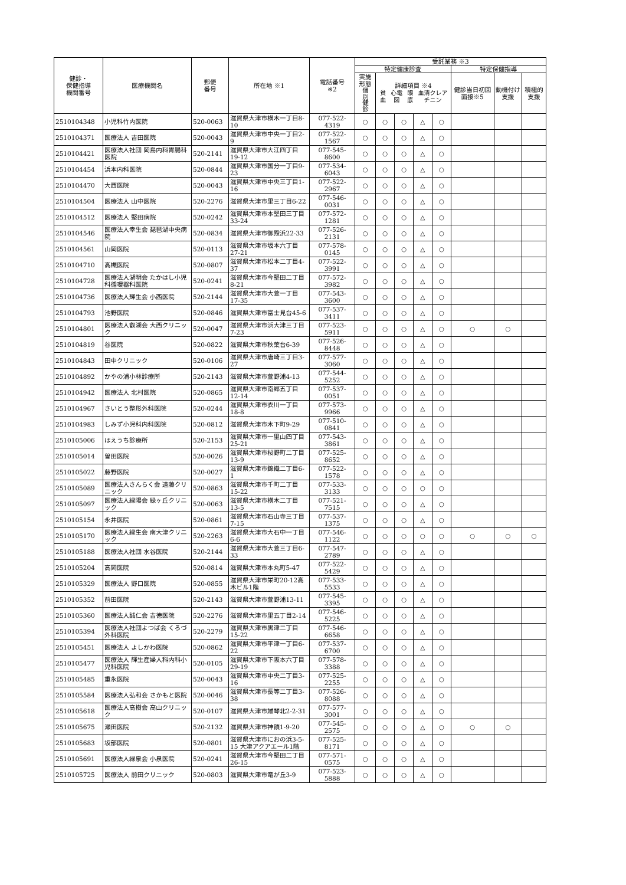| 健診・ 保健指導 機関番号 | 医療機関名 | 郵便 番号 | 所在地 ※1 | 電話番号 ※2 | 受託業務 ※3 | | | | | | | |
| --- | --- | --- | --- | --- | --- | --- | --- | --- | --- | --- | --- | --- |
| | | | | | 特定健康診査 | | | | | 特定保健指導 | | |
| | | | | | 実施形態 個別健診 | 詳細項目 ※4 / 貧血 / 心電図 / 眼底 / 血清クレアチニン / | | | | 健診当日初回面接※5 | 動機付け支援 | 積極的支援 |
| 2510104348 | 小児科竹内医院 | 520-0063 | 滋賀県大津市横木一丁目8-10 | 077-522-4319 | ○ | ○ | ○ | △ | ○ | | | |
| 2510104371 | 医療法人 吉田医院 | 520-0043 | 滋賀県大津市中央一丁目2-9 | 077-522-1567 | ○ | ○ | ○ | △ | ○ | | | |
| 2510104421 | 医療法人社団 岡島内科胃腸科医院 | 520-2141 | 滋賀県大津市大江四丁目19-12 | 077-545-8600 | ○ | ○ | ○ | △ | ○ | | | |
| 2510104454 | 浜本内科医院 | 520-0844 | 滋賀県大津市国分一丁目9-23 | 077-534-6043 | ○ | ○ | ○ | △ | ○ | | | |
| 2510104470 | 大西医院 | 520-0043 | 滋賀県大津市中央三丁目1-16 | 077-522-2967 | ○ | ○ | ○ | △ | ○ | | | |
| 2510104504 | 医療法人 山中医院 | 520-2276 | 滋賀県大津市里三丁目6-22 | 077-546-0031 | ○ | ○ | ○ | △ | ○ | | | |
| 2510104512 | 医療法人 堅田病院 | 520-0242 | 滋賀県大津市本堅田三丁目33-24 | 077-572-1281 | ○ | ○ | ○ | △ | ○ | | | |
| 2510104546 | 医療法人幸生会 琵琶湖中央病院 | 520-0834 | 滋賀県大津市御殿浜22-33 | 077-526-2131 | ○ | ○ | ○ | △ | ○ | | | |
| 2510104561 | 山岡医院 | 520-0113 | 滋賀県大津市坂本六丁目27-21 | 077-578-0145 | ○ | ○ | ○ | △ | ○ | | | |
| 2510104710 | 高槻医院 | 520-0807 | 滋賀県大津市松本二丁目4-37 | 077-522-3991 | ○ | ○ | ○ | △ | ○ | | | |
| 2510104728 | 医療法人湖明会 たかはし小児科循環器科医院 | 520-0241 | 滋賀県大津市今堅田二丁目8-21 | 077-572-3982 | ○ | ○ | ○ | △ | ○ | | | |
| 2510104736 | 医療法人輝生会 小西医院 | 520-2144 | 滋賀県大津市大萱一丁目17-35 | 077-543-3600 | ○ | ○ | ○ | △ | ○ | | | |
| 2510104793 | 池野医院 | 520-0846 | 滋賀県大津市富士見台45-6 | 077-537-3411 | ○ | ○ | ○ | △ | ○ | | | |
| 2510104801 | 医療法人叡湖会 大西クリニック | 520-0047 | 滋賀県大津市浜大津三丁目7-23 | 077-523-5911 | ○ | ○ | ○ | △ | ○ | ○ | ○ | |
| 2510104819 | 谷医院 | 520-0822 | 滋賀県大津市秋葉台6-39 | 077-526-8448 | ○ | ○ | ○ | △ | ○ | | | |
| 2510104843 | 田中クリニック | 520-0106 | 滋賀県大津市唐崎三丁目3-27 | 077-577-3060 | ○ | ○ | ○ | △ | ○ | | | |
| 2510104892 | かやの浦小林診療所 | 520-2143 | 滋賀県大津市萱野浦4-13 | 077-544-5252 | ○ | ○ | ○ | △ | ○ | | | |
| 2510104942 | 医療法人 北村医院 | 520-0865 | 滋賀県大津市南郷五丁目12-14 | 077-537-0051 | ○ | ○ | ○ | △ | ○ | | | |
| 2510104967 | さいとう整形外科医院 | 520-0244 | 滋賀県大津市衣川一丁目18-8 | 077-573-9966 | ○ | ○ | ○ | △ | ○ | | | |
| 2510104983 | しみず小児科内科医院 | 520-0812 | 滋賀県大津市木下町9-29 | 077-510-0841 | ○ | ○ | ○ | △ | ○ | | | |
| 2510105006 | はえうち診療所 | 520-2153 | 滋賀県大津市一里山四丁目25-21 | 077-543-3861 | ○ | ○ | ○ | △ | ○ | | | |
| 2510105014 | 曽田医院 | 520-0026 | 滋賀県大津市桜野町二丁目13-9 | 077-525-8652 | ○ | ○ | ○ | △ | ○ | | | |
| 2510105022 | 藤野医院 | 520-0027 | 滋賀県大津市錦織二丁目6-1 | 077-522-1578 | ○ | ○ | ○ | △ | ○ | | | |
| 2510105089 | 医療法人さんらく会 遠藤クリニック | 520-0863 | 滋賀県大津市千町二丁目15-22 | 077-533-3133 | ○ | ○ | ○ | ○ | ○ | | | |
| 2510105097 | 医療法人緑陽会 緑ヶ丘クリニック | 520-0063 | 滋賀県大津市横木二丁目13-5 | 077-521-7515 | ○ | ○ | ○ | △ | ○ | | | |
| 2510105154 | 永井医院 | 520-0861 | 滋賀県大津市石山寺三丁目7-15 | 077-537-1375 | ○ | ○ | ○ | △ | ○ | | | |
| 2510105170 | 医療法人緑生会 南大津クリニック | 520-2263 | 滋賀県大津市大石中一丁目6-6 | 077-546-1122 | ○ | ○ | ○ | ○ | ○ | ○ | ○ | ○ |
| 2510105188 | 医療法人社団 水谷医院 | 520-2144 | 滋賀県大津市大萱三丁目6-33 | 077-547-2789 | ○ | ○ | ○ | △ | ○ | | | |
| 2510105204 | 高岡医院 | 520-0814 | 滋賀県大津市本丸町5-47 | 077-522-5429 | ○ | ○ | ○ | △ | ○ | | | |
| 2510105329 | 医療法人 野口医院 | 520-0855 | 滋賀県大津市栄町20-12高木ビル1階 | 077-533-5533 | ○ | ○ | ○ | △ | ○ | | | |
| 2510105352 | 前田医院 | 520-2143 | 滋賀県大津市萱野浦13-11 | 077-545-3395 | ○ | ○ | ○ | △ | ○ | | | |
| 2510105360 | 医療法人誠仁会 吉徳医院 | 520-2276 | 滋賀県大津市里五丁目2-14 | 077-546-5225 | ○ | ○ | ○ | △ | ○ | | | |
| 2510105394 | 医療法人社団よつば会 くろづ外科医院 | 520-2279 | 滋賀県大津市黒津二丁目15-22 | 077-546-6658 | ○ | ○ | ○ | △ | ○ | | | |
| 2510105451 | 医療法人 よしかわ医院 | 520-0862 | 滋賀県大津市平津一丁目6-22 | 077-537-6700 | ○ | ○ | ○ | △ | ○ | | | |
| 2510105477 | 医療法人 輝生産婦人科内科小児科医院 | 520-0105 | 滋賀県大津市下阪本六丁目29-19 | 077-578-3388 | ○ | ○ | ○ | △ | ○ | | | |
| 2510105485 | 重永医院 | 520-0043 | 滋賀県大津市中央二丁目3-16 | 077-525-2255 | ○ | ○ | ○ | △ | ○ | | | |
| 2510105584 | 医療法人弘和会 さかもと医院 | 520-0046 | 滋賀県大津市長等二丁目3-38 | 077-526-8088 | ○ | ○ | ○ | △ | ○ | | | |
| 2510105618 | 医療法人高樹会 高山クリニック | 520-0107 | 滋賀県大津市雄琴北2-2-31 | 077-577-3001 | ○ | ○ | ○ | △ | ○ | | | |
| 2510105675 | 瀬田医院 | 520-2132 | 滋賀県大津市神領1-9-20 | 077-545-2575 | ○ | ○ | ○ | △ | ○ | ○ | ○ | |
| 2510105683 | 坂部医院 | 520-0801 | 滋賀県大津市におの浜3-5-15 大津アクアエール1階 | 077-525-8171 | ○ | ○ | ○ | △ | ○ | | | |
| 2510105691 | 医療法人緑泉会 小泉医院 | 520-0241 | 滋賀県大津市今堅田二丁目26-15 | 077-571-0575 | ○ | ○ | ○ | △ | ○ | | | |
| 2510105725 | 医療法人 前田クリニック | 520-0803 | 滋賀県大津市竜が丘3-9 | 077-523-5888 | ○ | ○ | ○ | △ | ○ | | | |